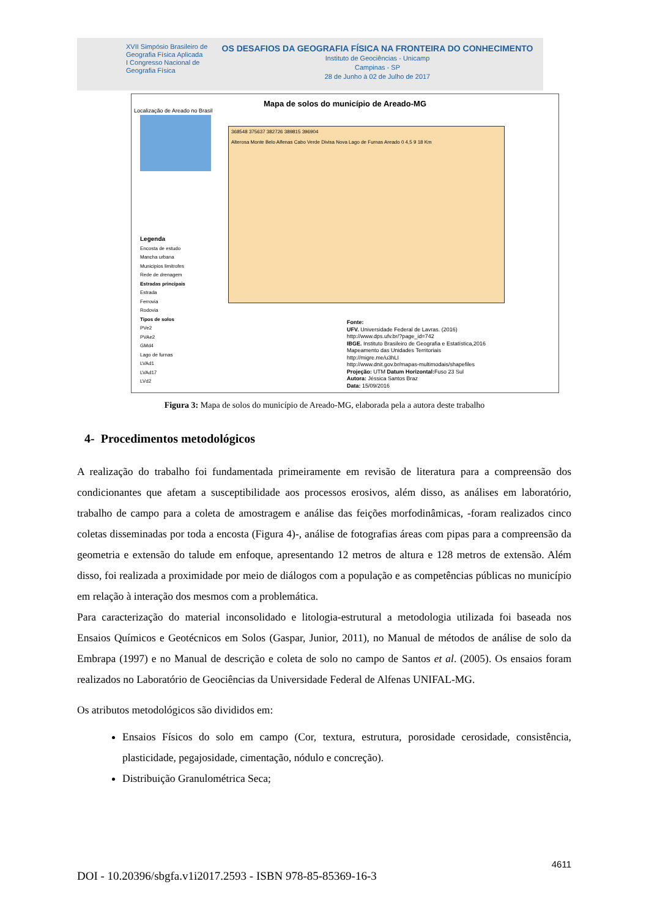XVII Simpósio Brasileiro de Geografia Física Aplicada
I Congresso Nacional de Geografia Física
OS DESAFIOS DA GEOGRAFIA FÍSICA NA FRONTEIRA DO CONHECIMENTO
Instituto de Geociências - Unicamp
Campinas - SP
28 de Junho à 02 de Julho de 2017
Mapa de solos do município de Areado-MG
Localização de Areado no Brasil
368548 375637 382726 389815 396904
Alterosa Monte Belo Alfenas Cabo Verde Divisa Nova Lago de Furnas Areado 0 4,5 9 18 Km
Legenda
Encosta de estudo
Mancha urbana
Municipios limitrofes
Rede de drenagem
Estradas principais
Estrada
Ferrovia
Rodovia
Tipos de solos
PVe2
PVAe2
GMd4
Lago de furnas
LVAd1
LVAd17
LVd2
Fonte:
UFV. Universidade Federal de Lavras. (2016)
http://www.dps.ufv.br/?page_id=742
IBGE. Instituto Brasileiro de Geografia e Estatística,2016
Mapeamento das Unidades Territoriais
http://migre.me/u3hLI
http://www.dnit.gov.br/mapas-multimodais/shapefiles
Projeção: UTM Datum Horizontal: Fuso 23 Sul
Autora: Jéssica Santos Braz
Data: 15/09/2016
Figura 3: Mapa de solos do município de Areado-MG, elaborada pela a autora deste trabalho
4- Procedimentos metodológicos
A realização do trabalho foi fundamentada primeiramente em revisão de literatura para a compreensão dos condicionantes que afetam a susceptibilidade aos processos erosivos, além disso, as análises em laboratório, trabalho de campo para a coleta de amostragem e análise das feições morfodinâmicas, -foram realizados cinco coletas disseminadas por toda a encosta (Figura 4)-, análise de fotografias áreas com pipas para a compreensão da geometria e extensão do talude em enfoque, apresentando 12 metros de altura e 128 metros de extensão. Além disso, foi realizada a proximidade por meio de diálogos com a população e as competências públicas no município em relação à interação dos mesmos com a problemática.
Para caracterização do material inconsolidado e litologia-estrutural a metodologia utilizada foi baseada nos Ensaios Químicos e Geotécnicos em Solos (Gaspar, Junior, 2011), no Manual de métodos de análise de solo da Embrapa (1997) e no Manual de descrição e coleta de solo no campo de Santos et al. (2005). Os ensaios foram realizados no Laboratório de Geociências da Universidade Federal de Alfenas UNIFAL-MG.
Os atributos metodológicos são divididos em:
Ensaios Físicos do solo em campo (Cor, textura, estrutura, porosidade cerosidade, consistência, plasticidade, pegajosidade, cimentação, nódulo e concreção).
Distribuição Granulométrica Seca;
4611
DOI - 10.20396/sbgfa.v1i2017.2593 - ISBN 978-85-85369-16-3